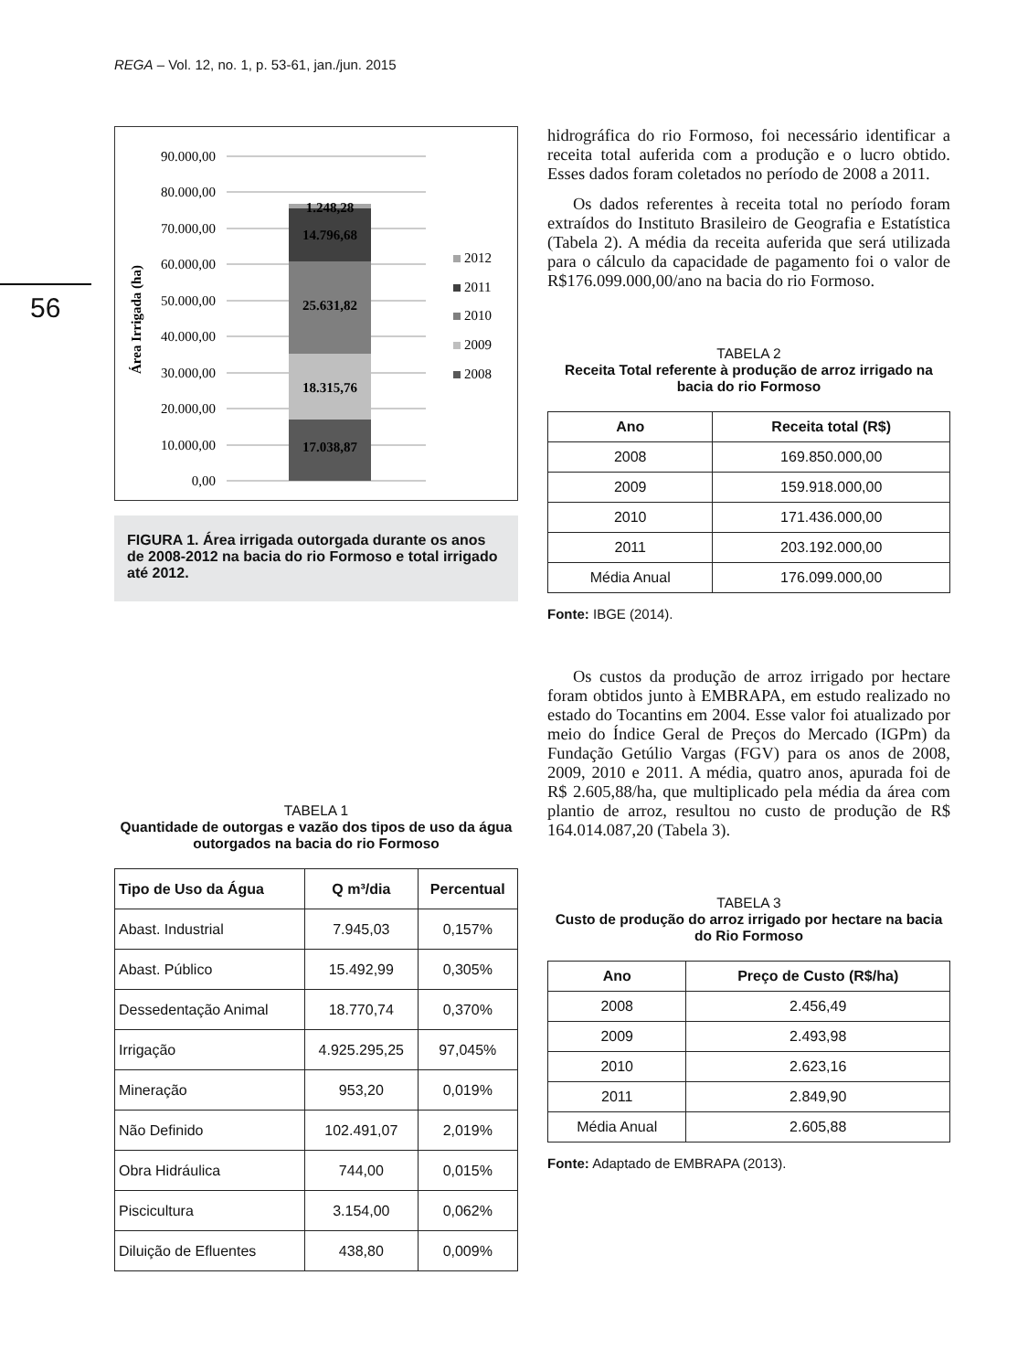REGA – Vol. 12, no. 1, p. 53-61, jan./jun. 2015
56
90.000,00
80.000,00
70.000,00
60.000,00
50.000,00
40.000,00
30.000,00
20.000,00
10.000,00
0,00
17.038,87
18.315,76
25.631,82
14.796,68
1.248,28
Área Irrigada (ha)
2012
2011
2010
2009
2008
FIGURA 1. Área irrigada outorgada durante os anos de 2008-2012 na bacia do rio Formoso e total irrigado até 2012.
TABELA 1
Quantidade de outorgas e vazão dos tipos de uso da água outorgados na bacia do rio Formoso
| Tipo de Uso da Água | Q m³/dia | Percentual |
| --- | --- | --- |
| Abast. Industrial | 7.945,03 | 0,157% |
| Abast. Público | 15.492,99 | 0,305% |
| Dessedentação Animal | 18.770,74 | 0,370% |
| Irrigação | 4.925.295,25 | 97,045% |
| Mineração | 953,20 | 0,019% |
| Não Definido | 102.491,07 | 2,019% |
| Obra Hidráulica | 744,00 | 0,015% |
| Piscicultura | 3.154,00 | 0,062% |
| Diluição de Efluentes | 438,80 | 0,009% |
hidrográfica do rio Formoso, foi necessário identificar a receita total auferida com a produção e o lucro obtido. Esses dados foram coletados no período de 2008 a 2011.
Os dados referentes à receita total no período foram extraídos do Instituto Brasileiro de Geografia e Estatística (Tabela 2). A média da receita auferida que será utilizada para o cálculo da capacidade de pagamento foi o valor de R$176.099.000,00/ano na bacia do rio Formoso.
TABELA 2
Receita Total referente à produção de arroz irrigado na bacia do rio Formoso
| Ano | Receita total (R$) |
| --- | --- |
| 2008 | 169.850.000,00 |
| 2009 | 159.918.000,00 |
| 2010 | 171.436.000,00 |
| 2011 | 203.192.000,00 |
| Média Anual | 176.099.000,00 |
Fonte: IBGE (2014).
Os custos da produção de arroz irrigado por hectare foram obtidos junto à EMBRAPA, em estudo realizado no estado do Tocantins em 2004. Esse valor foi atualizado por meio do Índice Geral de Preços do Mercado (IGPm) da Fundação Getúlio Vargas (FGV) para os anos de 2008, 2009, 2010 e 2011. A média, quatro anos, apurada foi de R$ 2.605,88/ha, que multiplicado pela média da área com plantio de arroz, resultou no custo de produção de R$ 164.014.087,20 (Tabela 3).
TABELA 3
Custo de produção do arroz irrigado por hectare na bacia do Rio Formoso
| Ano | Preço de Custo (R$/ha) |
| --- | --- |
| 2008 | 2.456,49 |
| 2009 | 2.493,98 |
| 2010 | 2.623,16 |
| 2011 | 2.849,90 |
| Média Anual | 2.605,88 |
Fonte: Adaptado de EMBRAPA (2013).